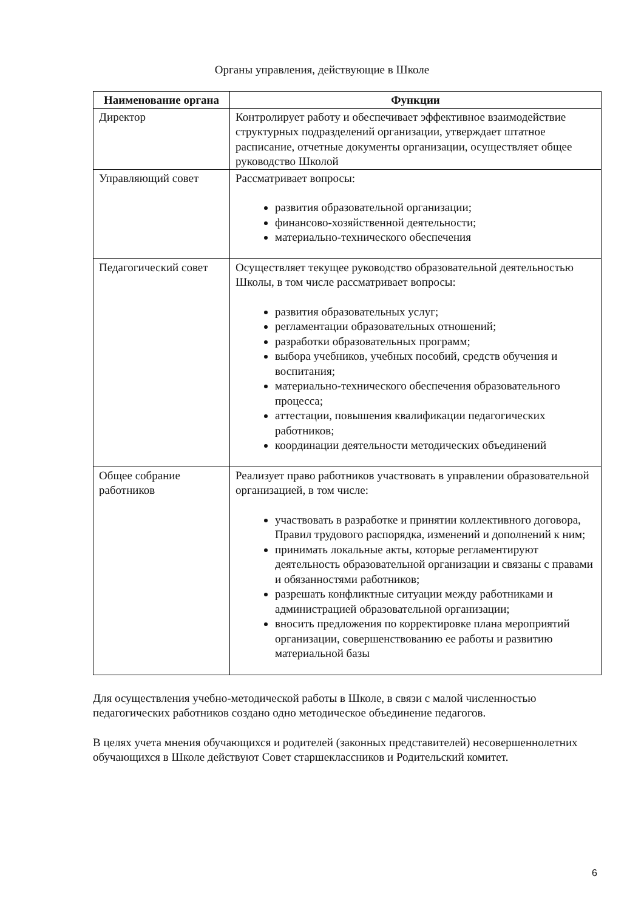Органы управления, действующие в Школе
| Наименование органа | Функции |
| --- | --- |
| Директор | Контролирует работу и обеспечивает эффективное взаимодействие структурных подразделений организации, утверждает штатное расписание, отчетные документы организации, осуществляет общее руководство Школой |
| Управляющий совет | Рассматривает вопросы: развития образовательной организации; финансово-хозяйственной деятельности; материально-технического обеспечения |
| Педагогический совет | Осуществляет текущее руководство образовательной деятельностью Школы, в том числе рассматривает вопросы: развития образовательных услуг; регламентации образовательных отношений; разработки образовательных программ; выбора учебников, учебных пособий, средств обучения и воспитания; материально-технического обеспечения образовательного процесса; аттестации, повышения квалификации педагогических работников; координации деятельности методических объединений |
| Общее собрание работников | Реализует право работников участвовать в управлении образовательной организацией, в том числе: участвовать в разработке и принятии коллективного договора, Правил трудового распорядка, изменений и дополнений к ним; принимать локальные акты, которые регламентируют деятельность образовательной организации и связаны с правами и обязанностями работников; разрешать конфликтные ситуации между работниками и администрацией образовательной организации; вносить предложения по корректировке плана мероприятий организации, совершенствованию ее работы и развитию материальной базы |
Для осуществления учебно-методической работы в Школе, в связи с малой численностью педагогических работников создано одно методическое объединение педагогов.
В целях учета мнения обучающихся и родителей (законных представителей) несовершеннолетних обучающихся в Школе действуют Совет старшеклассников и Родительский комитет.
6